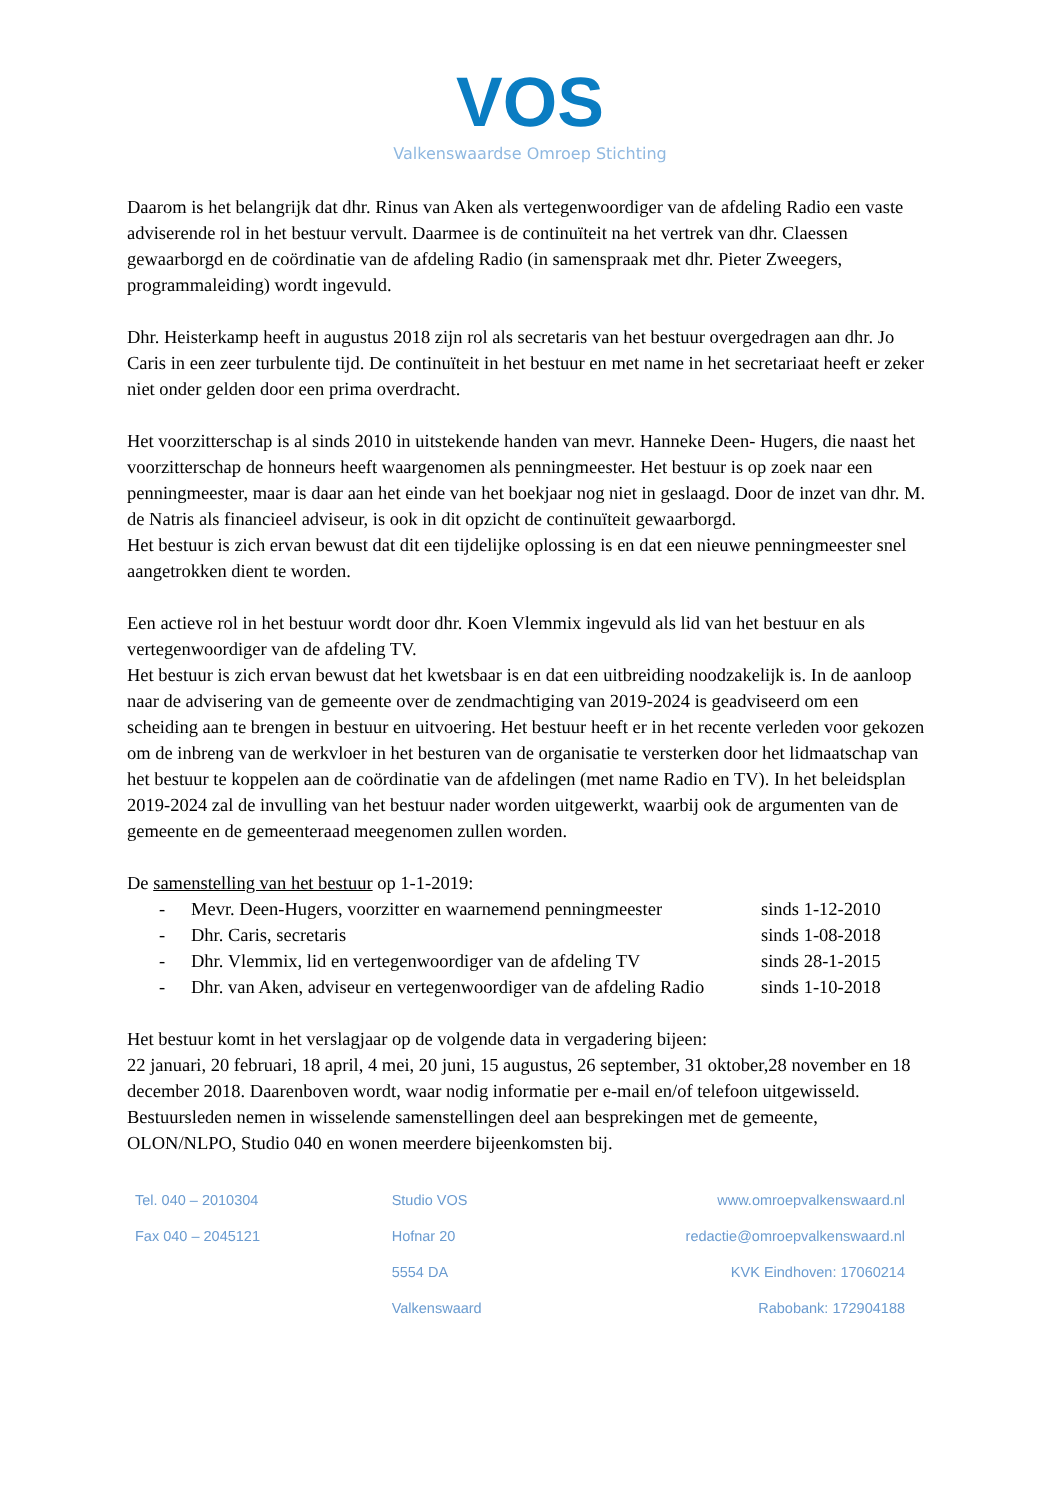VOS
Valkenswaardse Omroep Stichting
Daarom is het belangrijk dat dhr. Rinus van Aken als vertegenwoordiger van de afdeling Radio een vaste adviserende rol in het bestuur vervult. Daarmee is de continuïteit na het vertrek van dhr. Claessen gewaarborgd en de coördinatie van de afdeling Radio (in samenspraak met dhr. Pieter Zweegers, programmaleiding) wordt ingevuld.
Dhr. Heisterkamp heeft in augustus 2018 zijn rol als secretaris van het bestuur overgedragen aan dhr. Jo Caris in een zeer turbulente tijd. De continuïteit in het bestuur en met name in het secretariaat heeft er zeker niet onder gelden door een prima overdracht.
Het voorzitterschap is al sinds 2010 in uitstekende handen van mevr. Hanneke Deen- Hugers, die naast het voorzitterschap de honneurs heeft waargenomen als penningmeester. Het bestuur is op zoek naar een penningmeester, maar is daar aan het einde van het boekjaar nog niet in geslaagd. Door de inzet van dhr. M. de Natris als financieel adviseur, is ook in dit opzicht de continuïteit gewaarborgd.
Het bestuur is zich ervan bewust dat dit een tijdelijke oplossing is en dat een nieuwe penningmeester snel aangetrokken dient te worden.
Een actieve rol in het bestuur wordt door dhr. Koen Vlemmix ingevuld als lid van het bestuur en als vertegenwoordiger van de afdeling TV.
Het bestuur is zich ervan bewust dat het kwetsbaar is en dat een uitbreiding noodzakelijk is. In de aanloop naar de advisering van de gemeente over de zendmachtiging van 2019-2024 is geadviseerd om een scheiding aan te brengen in bestuur en uitvoering. Het bestuur heeft er in het recente verleden voor gekozen om de inbreng van de werkvloer in het besturen van de organisatie te versterken door het lidmaatschap van het bestuur te koppelen aan de coördinatie van de afdelingen (met name Radio en TV). In het beleidsplan 2019-2024 zal de invulling van het bestuur nader worden uitgewerkt, waarbij ook de argumenten van de gemeente en de gemeenteraad meegenomen zullen worden.
De samenstelling van het bestuur op 1-1-2019:
- Mevr. Deen-Hugers, voorzitter en waarnemend penningmeester sinds 1-12-2010
- Dhr. Caris, secretaris sinds 1-08-2018
- Dhr. Vlemmix, lid en vertegenwoordiger van de afdeling TV sinds 28-1-2015
- Dhr. van Aken, adviseur en vertegenwoordiger van de afdeling Radio sinds 1-10-2018
Het bestuur komt in het verslagjaar op de volgende data in vergadering bijeen:
22 januari, 20 februari, 18 april, 4 mei, 20 juni, 15 augustus, 26 september, 31 oktober,28 november en 18 december 2018. Daarenboven wordt, waar nodig informatie per e-mail en/of telefoon uitgewisseld. Bestuursleden nemen in wisselende samenstellingen deel aan besprekingen met de gemeente, OLON/NLPO, Studio 040 en wonen meerdere bijeenkomsten bij.
Tel. 040 – 2010304
Fax 040 – 2045121
Studio VOS
Hofnar 20
5554 DA
Valkenswaard
www.omroepvalkenswaard.nl
redactie@omroepvalkenswaard.nl
KVK Eindhoven: 17060214
Rabobank: 172904188